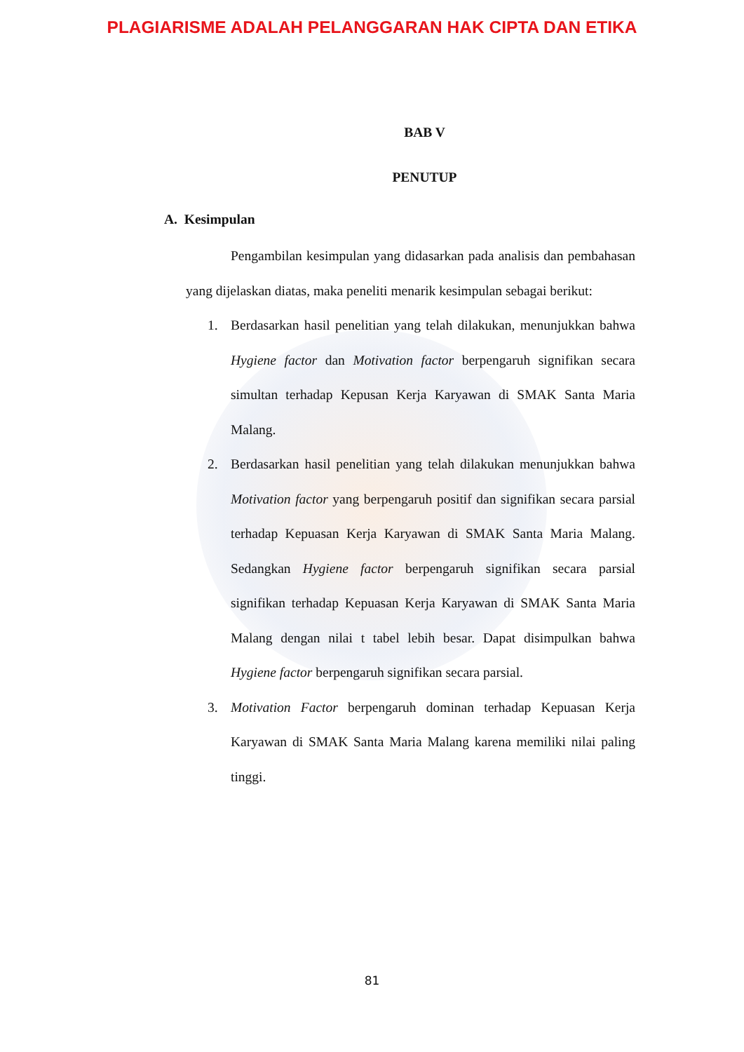PLAGIARISME ADALAH PELANGGARAN HAK CIPTA DAN ETIKA
BAB V
PENUTUP
A. Kesimpulan
Pengambilan kesimpulan yang didasarkan pada analisis dan pembahasan yang dijelaskan diatas, maka peneliti menarik kesimpulan sebagai berikut:
1. Berdasarkan hasil penelitian yang telah dilakukan, menunjukkan bahwa Hygiene factor dan Motivation factor berpengaruh signifikan secara simultan terhadap Kepusan Kerja Karyawan di SMAK Santa Maria Malang.
2. Berdasarkan hasil penelitian yang telah dilakukan menunjukkan bahwa Motivation factor yang berpengaruh positif dan signifikan secara parsial terhadap Kepuasan Kerja Karyawan di SMAK Santa Maria Malang. Sedangkan Hygiene factor berpengaruh signifikan secara parsial signifikan terhadap Kepuasan Kerja Karyawan di SMAK Santa Maria Malang dengan nilai t tabel lebih besar. Dapat disimpulkan bahwa Hygiene factor berpengaruh signifikan secara parsial.
3. Motivation Factor berpengaruh dominan terhadap Kepuasan Kerja Karyawan di SMAK Santa Maria Malang karena memiliki nilai paling tinggi.
81